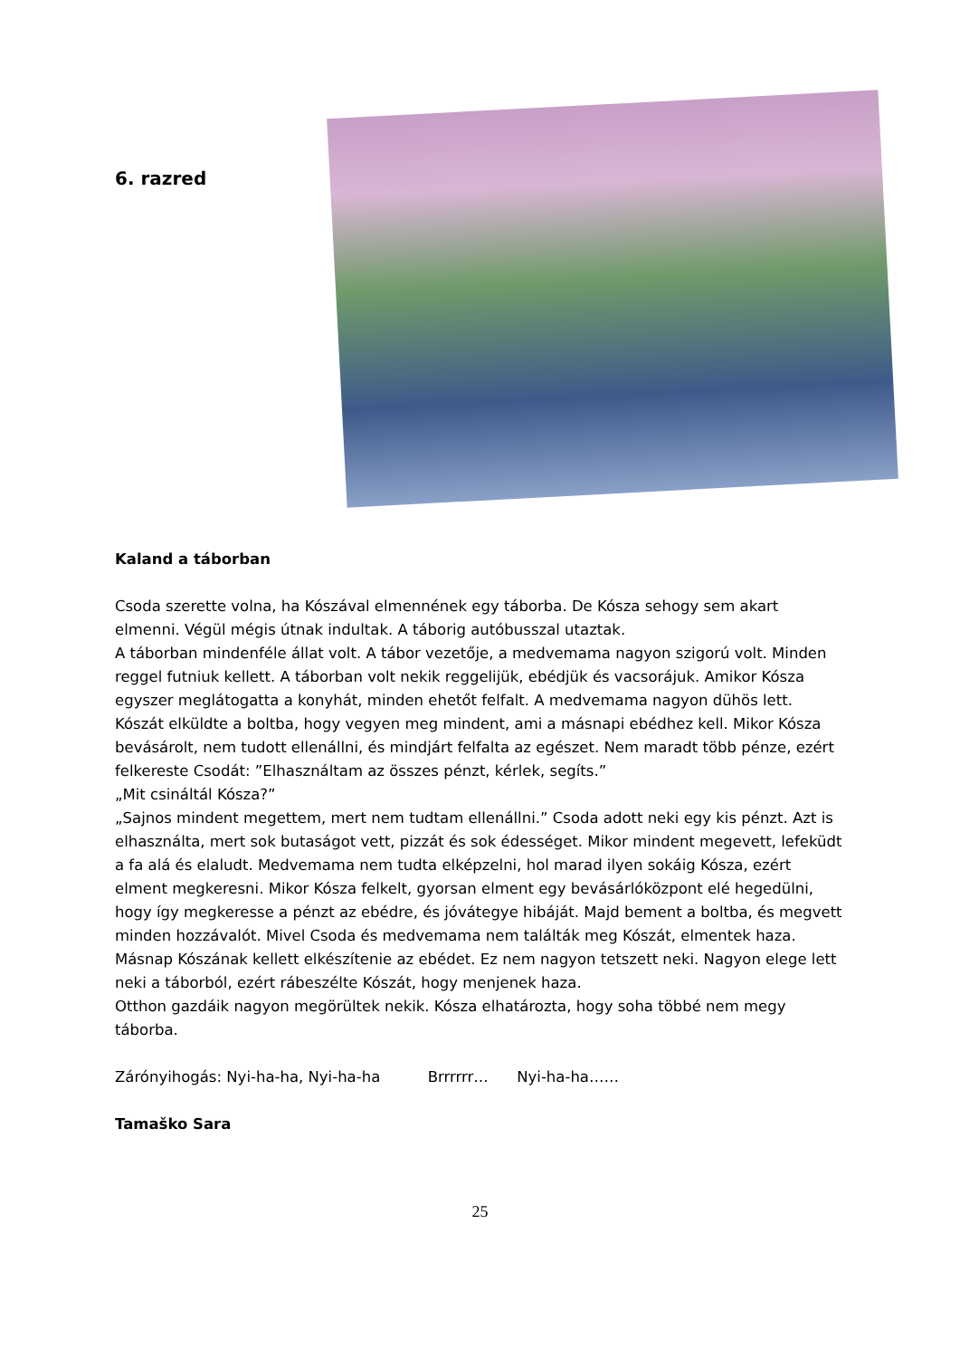6. razred
Kaland a táborban
Csoda szerette volna, ha Kószával elmennének egy táborba. De Kósza sehogy sem akart elmenni. Végül mégis útnak indultak. A táborig autóbusszal utaztak.
A táborban mindenféle állat volt. A tábor vezetője, a medvemama nagyon szigorú volt. Minden reggel futniuk kellett. A táborban volt nekik reggelijük, ebédjük és vacsorájuk. Amikor Kósza egyszer meglátogatta a konyhát, minden ehetőt felfalt. A medvemama nagyon dühös lett. Kószát elküldte a boltba, hogy vegyen meg mindent, ami a másnapi ebédhez kell. Mikor Kósza bevásárolt, nem tudott ellenállni, és mindjárt felfalta az egészet. Nem maradt több pénze, ezért felkereste Csodát: ”Elhasználtam az összes pénzt, kérlek, segíts.”
„Mit csináltál Kósza?”
„Sajnos mindent megettem, mert nem tudtam ellenállni.” Csoda adott neki egy kis pénzt. Azt is elhasználta, mert sok butaságot vett, pizzát és sok édességet. Mikor mindent megevett, lefeküdt a fa alá és elaludt. Medvemama nem tudta elképzelni, hol marad ilyen sokáig Kósza, ezért elment megkeresni. Mikor Kósza felkelt, gyorsan elment egy bevásárlóközpont elé hegedülni, hogy így megkeresse a pénzt az ebédre, és jóvátegye hibáját. Majd bement a boltba, és megvett minden hozzávalót. Mivel Csoda és medvemama nem találták meg Kószát, elmentek haza. Másnap Kószának kellett elkészítenie az ebédet. Ez nem nagyon tetszett neki. Nagyon elege lett neki a táborból, ezért rábeszélte Kószát, hogy menjenek haza.
Otthon gazdáik nagyon megörültek nekik. Kósza elhatározta, hogy soha többé nem megy táborba.
Zárónyihogás: Nyi-ha-ha, Nyi-ha-ha Brrrrrr… Nyi-ha-ha……
Tamaško Sara
25